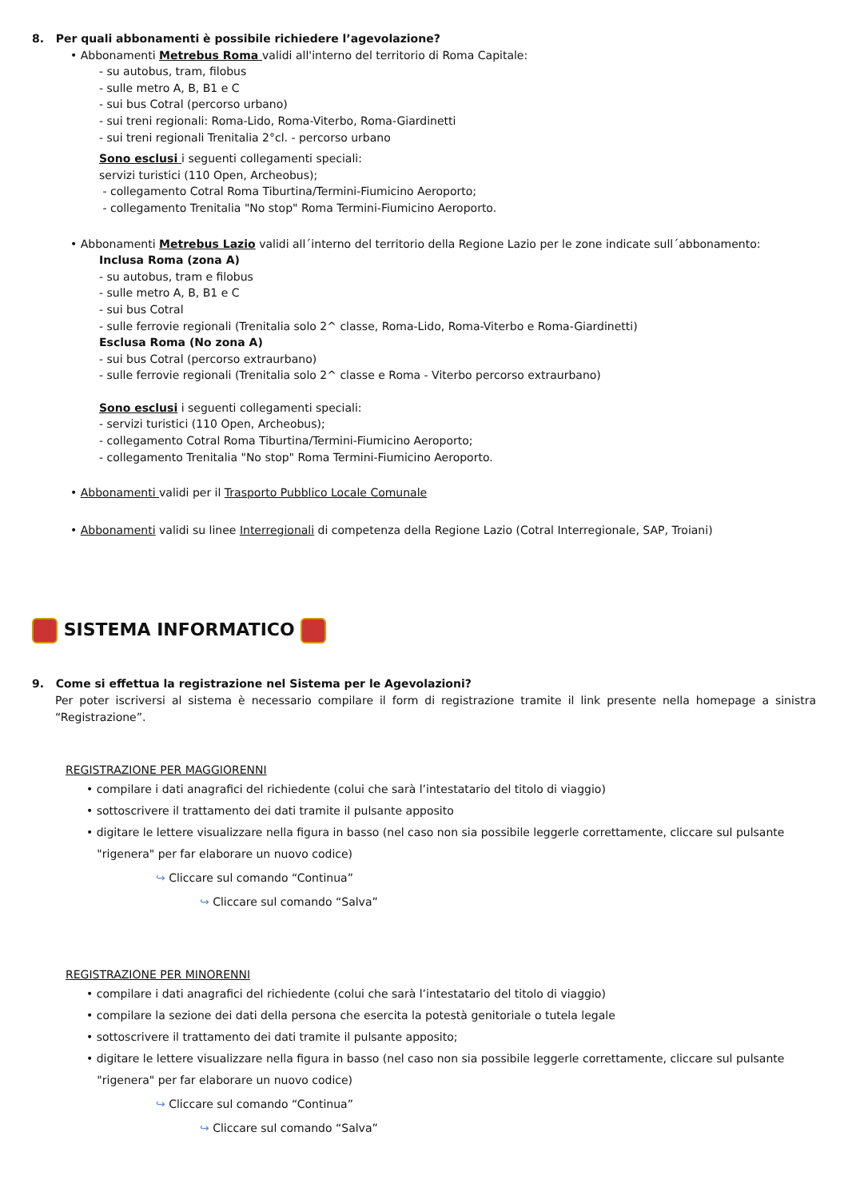8. Per quali abbonamenti è possibile richiedere l’agevolazione?
• Abbonamenti Metrebus Roma validi all'interno del territorio di Roma Capitale:
- su autobus, tram, filobus
- sulle metro A, B, B1 e C
- sui bus Cotral (percorso urbano)
- sui treni regionali: Roma-Lido, Roma-Viterbo, Roma-Giardinetti
- sui treni regionali Trenitalia 2°cl. - percorso urbano
Sono esclusi i seguenti collegamenti speciali:
servizi turistici (110 Open, Archeobus);
- collegamento Cotral Roma Tiburtina/Termini-Fiumicino Aeroporto;
- collegamento Trenitalia "No stop" Roma Termini-Fiumicino Aeroporto.
• Abbonamenti Metrebus Lazio validi all´interno del territorio della Regione Lazio per le zone indicate sull´abbonamento:
Inclusa Roma (zona A)
- su autobus, tram e filobus
- sulle metro A, B, B1 e C
- sui bus Cotral
- sulle ferrovie regionali (Trenitalia solo 2^ classe, Roma-Lido, Roma-Viterbo e Roma-Giardinetti)
Esclusa Roma (No zona A)
- sui bus Cotral (percorso extraurbano)
- sulle ferrovie regionali (Trenitalia solo 2^ classe e Roma - Viterbo percorso extraurbano)
Sono esclusi i seguenti collegamenti speciali:
- servizi turistici (110 Open, Archeobus);
- collegamento Cotral Roma Tiburtina/Termini-Fiumicino Aeroporto;
- collegamento Trenitalia "No stop" Roma Termini-Fiumicino Aeroporto.
• Abbonamenti validi per il Trasporto Pubblico Locale Comunale
• Abbonamenti validi su linee Interregionali di competenza della Regione Lazio (Cotral Interregionale, SAP, Troiani)
SISTEMA INFORMATICO
9. Come si effettua la registrazione nel Sistema per le Agevolazioni?
Per poter iscriversi al sistema è necessario compilare il form di registrazione tramite il link presente nella homepage a sinistra “Registrazione”.
REGISTRAZIONE PER MAGGIORENNI
• compilare i dati anagrafici del richiedente (colui che sarà l’intestatario del titolo di viaggio)
• sottoscrivere il trattamento dei dati tramite il pulsante apposito
• digitare le lettere visualizzare nella figura in basso (nel caso non sia possibile leggerle correttamente, cliccare sul pulsante
"rigenera" per far elaborare un nuovo codice)
↪ Cliccare sul comando “Continua”
↪ Cliccare sul comando “Salva”
REGISTRAZIONE PER MINORENNI
• compilare i dati anagrafici del richiedente (colui che sarà l’intestatario del titolo di viaggio)
• compilare la sezione dei dati della persona che esercita la potestà genitoriale o tutela legale
• sottoscrivere il trattamento dei dati tramite il pulsante apposito;
• digitare le lettere visualizzare nella figura in basso (nel caso non sia possibile leggerle correttamente, cliccare sul pulsante
"rigenera" per far elaborare un nuovo codice)
↪ Cliccare sul comando “Continua”
↪ Cliccare sul comando “Salva”